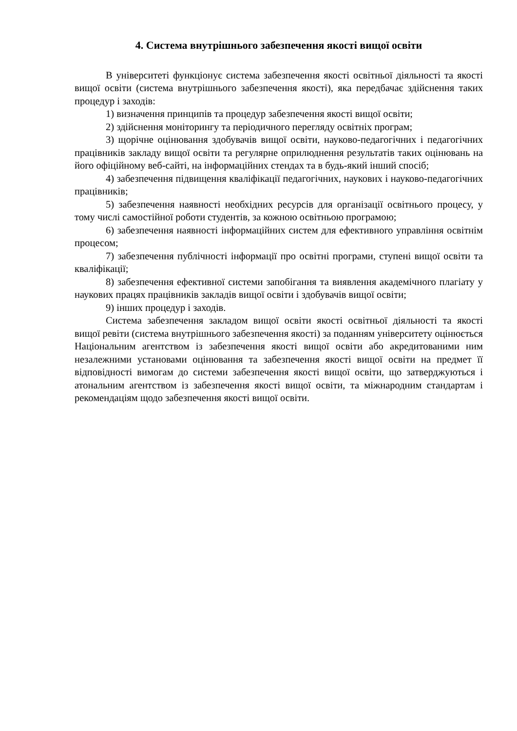4. Система внутрішнього забезпечення якості вищої освіти
В університеті функціонує система забезпечення якості освітньої діяльності та якості вищої освіти (система внутрішнього забезпечення якості), яка передбачає здійснення таких процедур і заходів:
1) визначення принципів та процедур забезпечення якості вищої освіти;
2) здійснення моніторингу та періодичного перегляду освітніх програм;
3) щорічне оцінювання здобувачів вищої освіти, науково-педагогічних і педагогічних працівників закладу вищої освіти та регулярне оприлюднення результатів таких оцінювань на його офіційному веб-сайті, на інформаційних стендах та в будь-який інший спосіб;
4) забезпечення підвищення кваліфікації педагогічних, наукових і науково-педагогічних працівників;
5) забезпечення наявності необхідних ресурсів для організації освітнього процесу, у тому числі самостійної роботи студентів, за кожною освітньою програмою;
6) забезпечення наявності інформаційних систем для ефективного управління освітнім процесом;
7) забезпечення публічності інформації про освітні програми, ступені вищої освіти та кваліфікації;
8) забезпечення ефективної системи запобігання та виявлення академічного плагіату у наукових працях працівників закладів вищої освіти і здобувачів вищої освіти;
9) інших процедур і заходів.
Система забезпечення закладом вищої освіти якості освітньої діяльності та якості вищої ревіти (система внутрішнього забезпечення якості) за поданням університету оцінюється Національним агентством із забезпечення якості вищої освіти або акредитованими ним незалежними установами оцінювання та забезпечення якості вищої освіти на предмет її відповідності вимогам до системи забезпечення якості вищої освіти, що затверджуються і атональним агентством із забезпечення якості вищої освіти, та міжнародним стандартам і рекомендаціям щодо забезпечення якості вищої освіти.